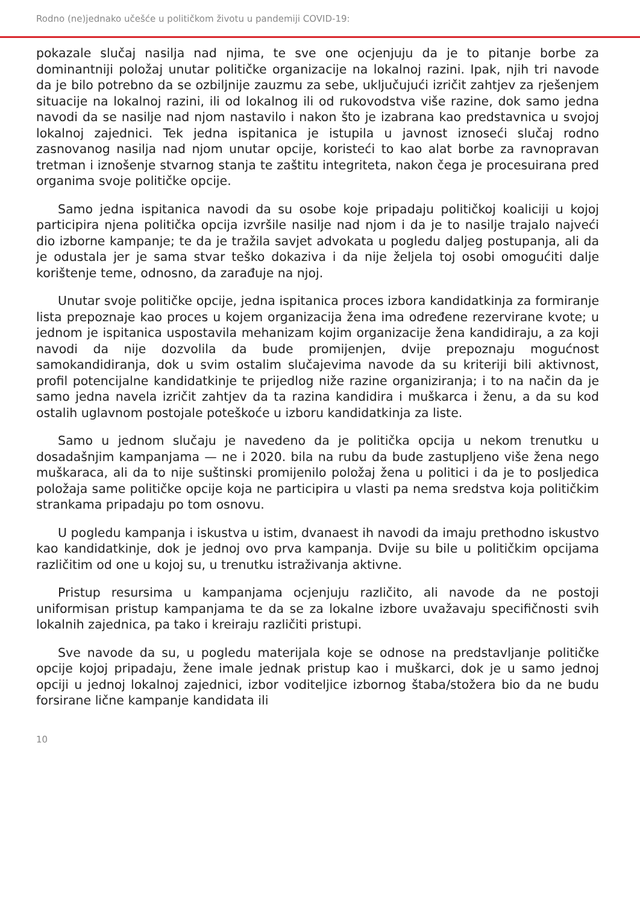Rodno (ne)jednako učešće u političkom životu u pandemiji COVID-19:
pokazale slučaj nasilja nad njima, te sve one ocjenjuju da je to pitanje borbe za dominantniji položaj unutar političke organizacije na lokalnoj razini. Ipak, njih tri navode da je bilo potrebno da se ozbiljnije zauzmu za sebe, uključujući izričit zahtjev za rješenjem situacije na lokalnoj razini, ili od lokalnog ili od rukovodstva više razine, dok samo jedna navodi da se nasilje nad njom nastavilo i nakon što je izabrana kao predstavnica u svojoj lokalnoj zajednici. Tek jedna ispitanica je istupila u javnost iznoseći slučaj rodno zasnovanog nasilja nad njom unutar opcije, koristeći to kao alat borbe za ravnopravan tretman i iznošenje stvarnog stanja te zaštitu integriteta, nakon čega je procesuirana pred organima svoje političke opcije.
Samo jedna ispitanica navodi da su osobe koje pripadaju političkoj koaliciji u kojoj participira njena politička opcija izvršile nasilje nad njom i da je to nasilje trajalo najveći dio izborne kampanje; te da je tražila savjet advokata u pogledu daljeg postupanja, ali da je odustala jer je sama stvar teško dokaziva i da nije željela toj osobi omogućiti dalje korištenje teme, odnosno, da zarađuje na njoj.
Unutar svoje političke opcije, jedna ispitanica proces izbora kandidatkinja za formiranje lista prepoznaje kao proces u kojem organizacija žena ima određene rezervirane kvote; u jednom je ispitanica uspostavila mehanizam kojim organizacije žena kandidiraju, a za koji navodi da nije dozvolila da bude promijenjen, dvije prepoznaju mogućnost samokandidiranja, dok u svim ostalim slučajevima navode da su kriteriji bili aktivnost, profil potencijalne kandidatkinje te prijedlog niže razine organiziranja; i to na način da je samo jedna navela izričit zahtjev da ta razina kandidira i muškarca i ženu, a da su kod ostalih uglavnom postojale poteškoće u izboru kandidatkinja za liste.
Samo u jednom slučaju je navedeno da je politička opcija u nekom trenutku u dosadašnjim kampanjama — ne i 2020. bila na rubu da bude zastupljeno više žena nego muškaraca, ali da to nije suštinski promijenilo položaj žena u politici i da je to posljedica položaja same političke opcije koja ne participira u vlasti pa nema sredstva koja političkim strankama pripadaju po tom osnovu.
U pogledu kampanja i iskustva u istim, dvanaest ih navodi da imaju prethodno iskustvo kao kandidatkinje, dok je jednoj ovo prva kampanja. Dvije su bile u političkim opcijama različitim od one u kojoj su, u trenutku istraživanja aktivne.
Pristup resursima u kampanjama ocjenjuju različito, ali navode da ne postoji uniformisan pristup kampanjama te da se za lokalne izbore uvažavaju specifičnosti svih lokalnih zajednica, pa tako i kreiraju različiti pristupi.
Sve navode da su, u pogledu materijala koje se odnose na predstavljanje političke opcije kojoj pripadaju, žene imale jednak pristup kao i muškarci, dok je u samo jednoj opciji u jednoj lokalnoj zajednici, izbor voditeljice izbornog štaba/stožera bio da ne budu forsirane lične kampanje kandidata ili
10